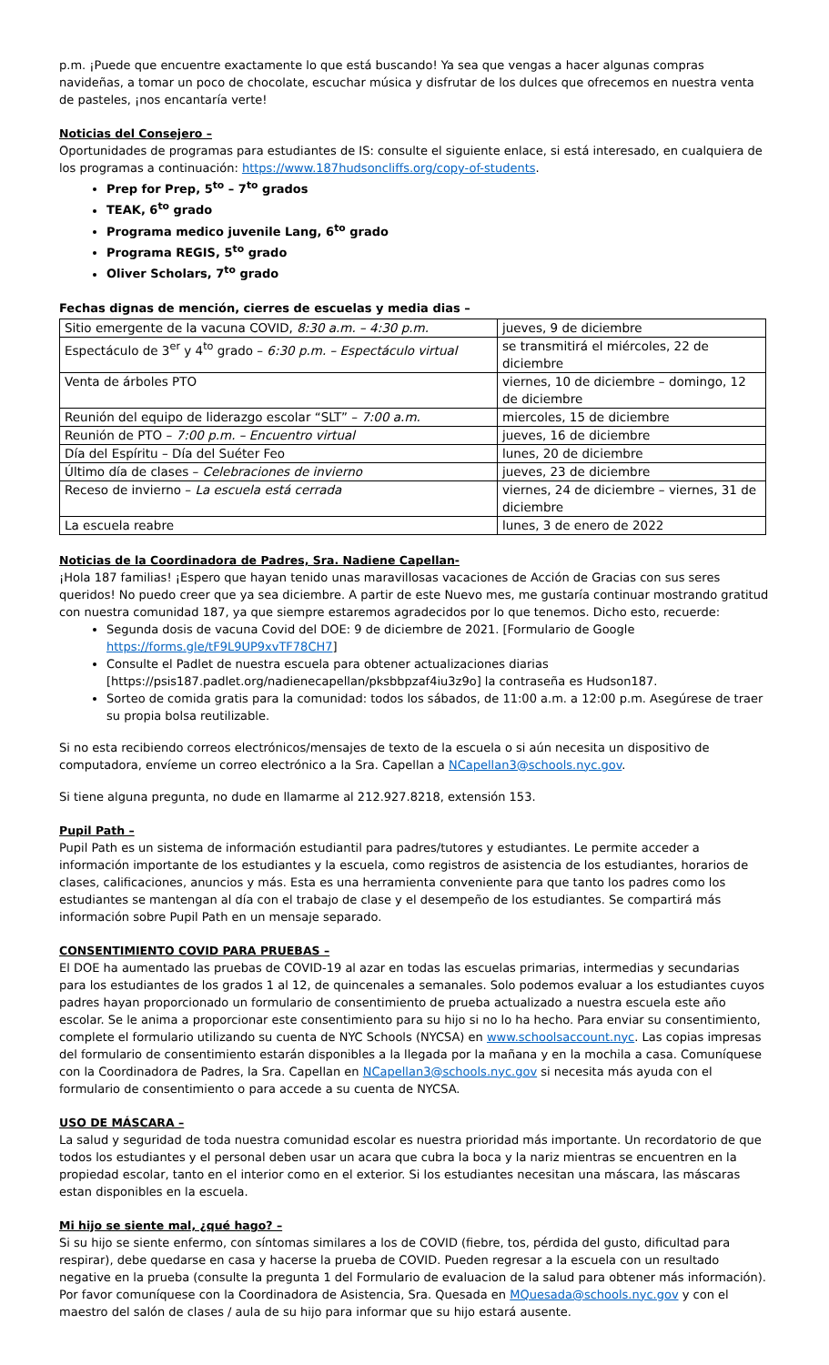p.m. ¡Puede que encuentre exactamente lo que está buscando! Ya sea que vengas a hacer algunas compras navideñas, a tomar un poco de chocolate, escuchar música y disfrutar de los dulces que ofrecemos en nuestra venta de pasteles, ¡nos encantaría verte!
Noticias del Consejero –
Oportunidades de programas para estudiantes de IS: consulte el siguiente enlace, si está interesado, en cualquiera de los programas a continuación: https://www.187hudsoncliffs.org/copy-of-students.
Prep for Prep, 5<sup>to</sup> – 7<sup>to</sup> grados
TEAK, 6<sup>to</sup> grado
Programa medico juvenile Lang, 6<sup>to</sup> grado
Programa REGIS, 5<sup>to</sup> grado
Oliver Scholars, 7<sup>to</sup> grado
Fechas dignas de mención, cierres de escuelas y media dias –
| Sitio emergente de la vacuna COVID, 8:30 a.m. – 4:30 p.m. | jueves, 9 de diciembre |
| Espectáculo de 3<sup>er</sup> y 4<sup>to</sup> grado – 6:30 p.m. – Espectáculo virtual | se transmitirá el miércoles, 22 de diciembre |
| Venta de árboles PTO | viernes, 10 de diciembre – domingo, 12 de diciembre |
| Reunión del equipo de liderazgo escolar “SLT” – 7:00 a.m. | miercoles, 15 de diciembre |
| Reunión de PTO – 7:00 p.m. – Encuentro virtual | jueves, 16 de diciembre |
| Día del Espíritu – Día del Suéter Feo | lunes, 20 de diciembre |
| Último día de clases – Celebraciones de invierno | jueves, 23 de diciembre |
| Receso de invierno – La escuela está cerrada | viernes, 24 de diciembre – viernes, 31 de diciembre |
| La escuela reabre | lunes, 3 de enero de 2022 |
Noticias de la Coordinadora de Padres, Sra. Nadiene Capellan-
¡Hola 187 familias! ¡Espero que hayan tenido unas maravillosas vacaciones de Acción de Gracias con sus seres queridos! No puedo creer que ya sea diciembre. A partir de este Nuevo mes, me gustaría continuar mostrando gratitud con nuestra comunidad 187, ya que siempre estaremos agradecidos por lo que tenemos. Dicho esto, recuerde:
Segunda dosis de vacuna Covid del DOE: 9 de diciembre de 2021. [Formulario de Google https://forms.gle/tF9L9UP9xvTF78CH7]
Consulte el Padlet de nuestra escuela para obtener actualizaciones diarias [https://psis187.padlet.org/nadienecapellan/pksbbpzaf4iu3z9o] la contraseña es Hudson187.
Sorteo de comida gratis para la comunidad: todos los sábados, de 11:00 a.m. a 12:00 p.m. Asegúrese de traer su propia bolsa reutilizable.
Si no esta recibiendo correos electrónicos/mensajes de texto de la escuela o si aún necesita un dispositivo de computadora, envíeme un correo electrónico a la Sra. Capellan a NCapellan3@schools.nyc.gov.
Si tiene alguna pregunta, no dude en llamarme al 212.927.8218, extensión 153.
Pupil Path –
Pupil Path es un sistema de información estudiantil para padres/tutores y estudiantes. Le permite acceder a información importante de los estudiantes y la escuela, como registros de asistencia de los estudiantes, horarios de clases, calificaciones, anuncios y más. Esta es una herramienta conveniente para que tanto los padres como los estudiantes se mantengan al día con el trabajo de clase y el desempeño de los estudiantes. Se compartirá más información sobre Pupil Path en un mensaje separado.
CONSENTIMIENTO COVID PARA PRUEBAS –
El DOE ha aumentado las pruebas de COVID-19 al azar en todas las escuelas primarias, intermedias y secundarias para los estudiantes de los grados 1 al 12, de quincenales a semanales. Solo podemos evaluar a los estudiantes cuyos padres hayan proporcionado un formulario de consentimiento de prueba actualizado a nuestra escuela este año escolar. Se le anima a proporcionar este consentimiento para su hijo si no lo ha hecho. Para enviar su consentimiento, complete el formulario utilizando su cuenta de NYC Schools (NYCSA) en www.schoolsaccount.nyc. Las copias impresas del formulario de consentimiento estarán disponibles a la llegada por la mañana y en la mochila a casa. Comuníquese con la Coordinadora de Padres, la Sra. Capellan en NCapellan3@schools.nyc.gov si necesita más ayuda con el formulario de consentimiento o para accede a su cuenta de NYCSA.
USO DE MÁSCARA –
La salud y seguridad de toda nuestra comunidad escolar es nuestra prioridad más importante. Un recordatorio de que todos los estudiantes y el personal deben usar un acara que cubra la boca y la nariz mientras se encuentren en la propiedad escolar, tanto en el interior como en el exterior. Si los estudiantes necesitan una máscara, las máscaras estan disponibles en la escuela.
Mi hijo se siente mal, ¿qué hago? –
Si su hijo se siente enfermo, con síntomas similares a los de COVID (fiebre, tos, pérdida del gusto, dificultad para respirar), debe quedarse en casa y hacerse la prueba de COVID. Pueden regresar a la escuela con un resultado negative en la prueba (consulte la pregunta 1 del Formulario de evaluacion de la salud para obtener más información). Por favor comuníquese con la Coordinadora de Asistencia, Sra. Quesada en MQuesada@schools.nyc.gov y con el maestro del salón de clases / aula de su hijo para informar que su hijo estará ausente.